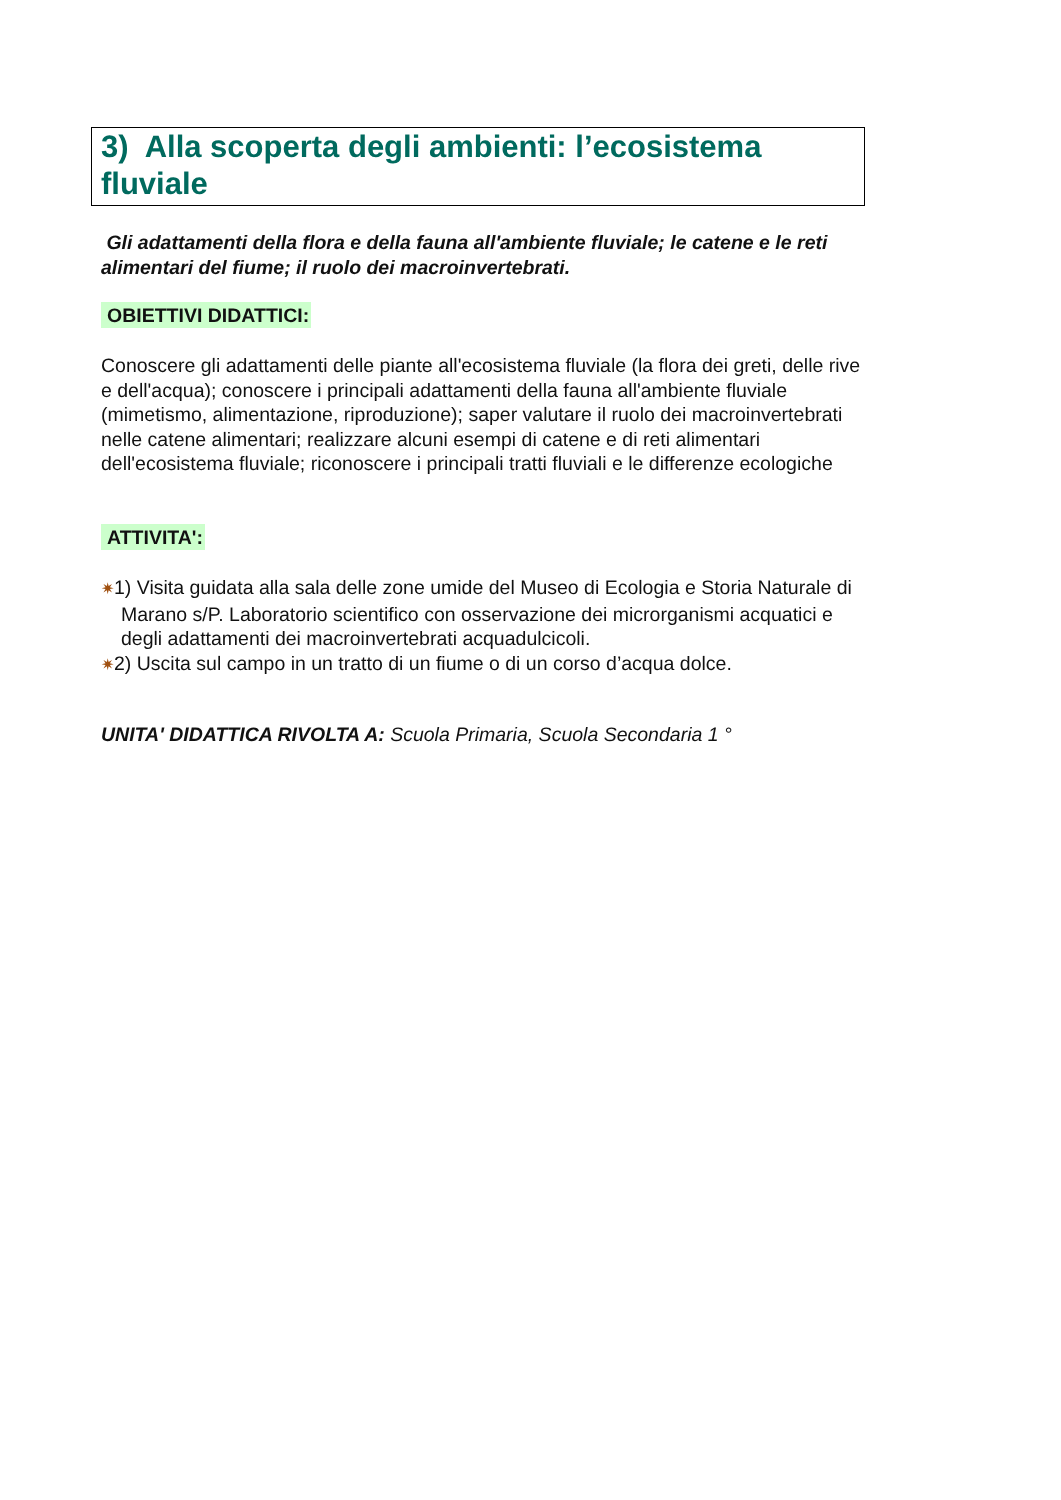3) Alla scoperta degli ambienti: l’ecosistema fluviale
Gli adattamenti della flora e della fauna all'ambiente fluviale; le catene e le reti alimentari del fiume; il ruolo dei macroinvertebrati.
OBIETTIVI DIDATTICI:
Conoscere gli adattamenti delle piante all'ecosistema fluviale (la flora dei greti, delle rive e dell'acqua); conoscere i principali adattamenti della fauna all'ambiente fluviale (mimetismo, alimentazione, riproduzione); saper valutare il ruolo dei macroinvertebrati nelle catene alimentari; realizzare alcuni esempi di catene e di reti alimentari dell'ecosistema fluviale; riconoscere i principali tratti fluviali e le differenze ecologiche
ATTIVITA':
✷1) Visita guidata alla sala delle zone umide del Museo di Ecologia e Storia Naturale di Marano s/P. Laboratorio scientifico con osservazione dei microrganismi acquatici e degli adattamenti dei macroinvertebrati acquadulcicoli.
✷2) Uscita sul campo in un tratto di un fiume o di un corso d’acqua dolce.
UNITA' DIDATTICA RIVOLTA A: Scuola Primaria, Scuola Secondaria 1 °